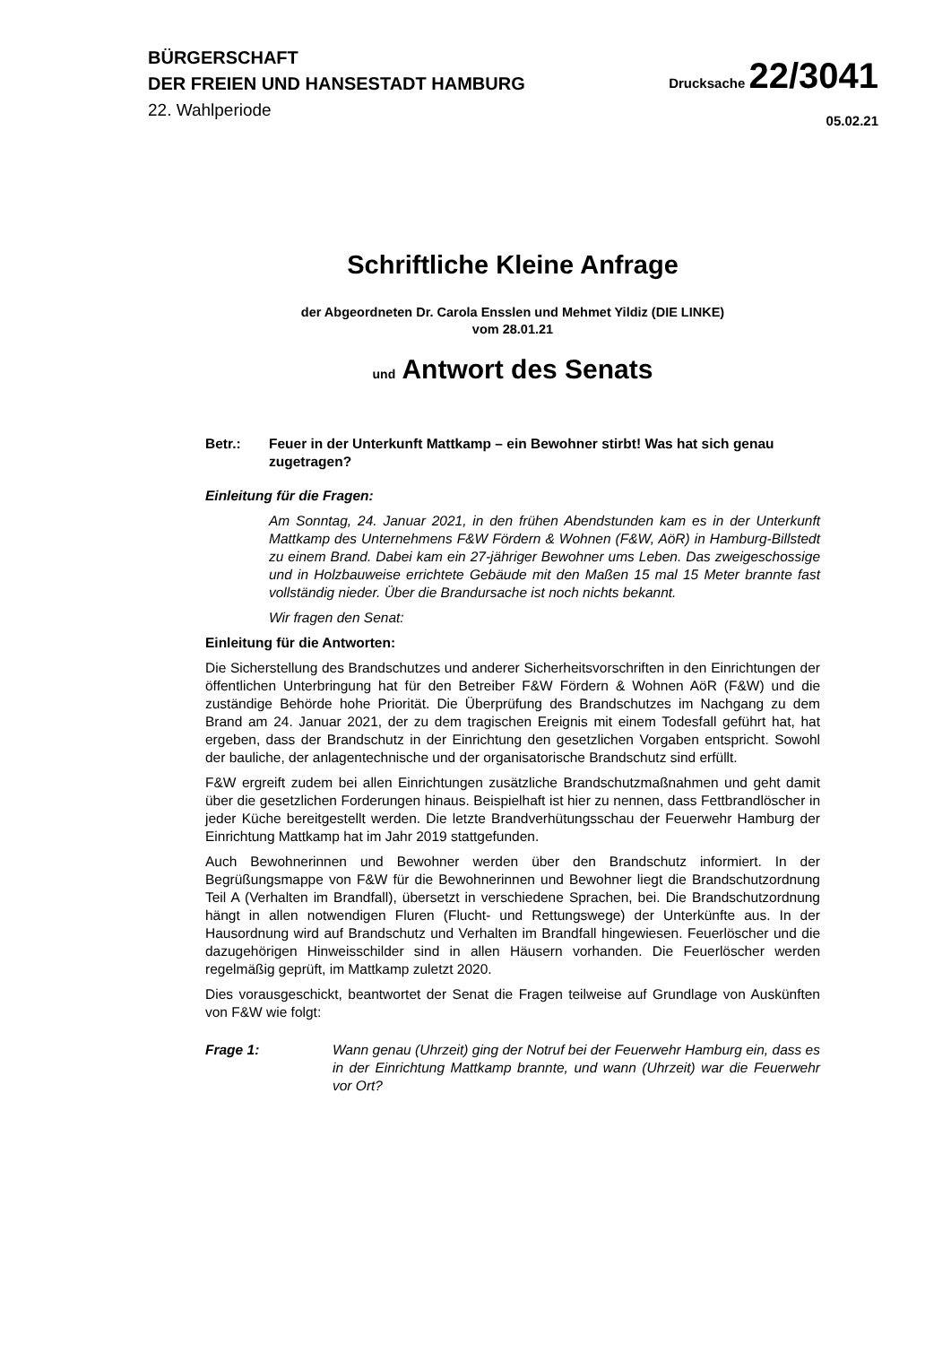BÜRGERSCHAFT
DER FREIEN UND HANSESTADT HAMBURG
22. Wahlperiode
Drucksache 22/3041
05.02.21
Schriftliche Kleine Anfrage
der Abgeordneten Dr. Carola Ensslen und Mehmet Yildiz (DIE LINKE)
vom 28.01.21
und Antwort des Senats
Betr.: Feuer in der Unterkunft Mattkamp – ein Bewohner stirbt! Was hat sich genau zugetragen?
Einleitung für die Fragen:
Am Sonntag, 24. Januar 2021, in den frühen Abendstunden kam es in der Unterkunft Mattkamp des Unternehmens F&W Fördern & Wohnen (F&W, AöR) in Hamburg-Billstedt zu einem Brand. Dabei kam ein 27-jähriger Bewohner ums Leben. Das zweigeschossige und in Holzbauweise errichtete Gebäude mit den Maßen 15 mal 15 Meter brannte fast vollständig nieder. Über die Brandursache ist noch nichts bekannt.
Wir fragen den Senat:
Einleitung für die Antworten:
Die Sicherstellung des Brandschutzes und anderer Sicherheitsvorschriften in den Einrichtungen der öffentlichen Unterbringung hat für den Betreiber F&W Fördern & Wohnen AöR (F&W) und die zuständige Behörde hohe Priorität. Die Überprüfung des Brandschutzes im Nachgang zu dem Brand am 24. Januar 2021, der zu dem tragischen Ereignis mit einem Todesfall geführt hat, hat ergeben, dass der Brandschutz in der Einrichtung den gesetzlichen Vorgaben entspricht. Sowohl der bauliche, der anlagentechnische und der organisatorische Brandschutz sind erfüllt.
F&W ergreift zudem bei allen Einrichtungen zusätzliche Brandschutzmaßnahmen und geht damit über die gesetzlichen Forderungen hinaus. Beispielhaft ist hier zu nennen, dass Fettbrandlöscher in jeder Küche bereitgestellt werden. Die letzte Brandverhütungsschau der Feuerwehr Hamburg der Einrichtung Mattkamp hat im Jahr 2019 stattgefunden.
Auch Bewohnerinnen und Bewohner werden über den Brandschutz informiert. In der Begrüßungsmappe von F&W für die Bewohnerinnen und Bewohner liegt die Brandschutzordnung Teil A (Verhalten im Brandfall), übersetzt in verschiedene Sprachen, bei. Die Brandschutzordnung hängt in allen notwendigen Fluren (Flucht- und Rettungswege) der Unterkünfte aus. In der Hausordnung wird auf Brandschutz und Verhalten im Brandfall hingewiesen. Feuerlöscher und die dazugehörigen Hinweisschilder sind in allen Häusern vorhanden. Die Feuerlöscher werden regelmäßig geprüft, im Mattkamp zuletzt 2020.
Dies vorausgeschickt, beantwortet der Senat die Fragen teilweise auf Grundlage von Auskünften von F&W wie folgt:
Frage 1: Wann genau (Uhrzeit) ging der Notruf bei der Feuerwehr Hamburg ein, dass es in der Einrichtung Mattkamp brannte, und wann (Uhrzeit) war die Feuerwehr vor Ort?